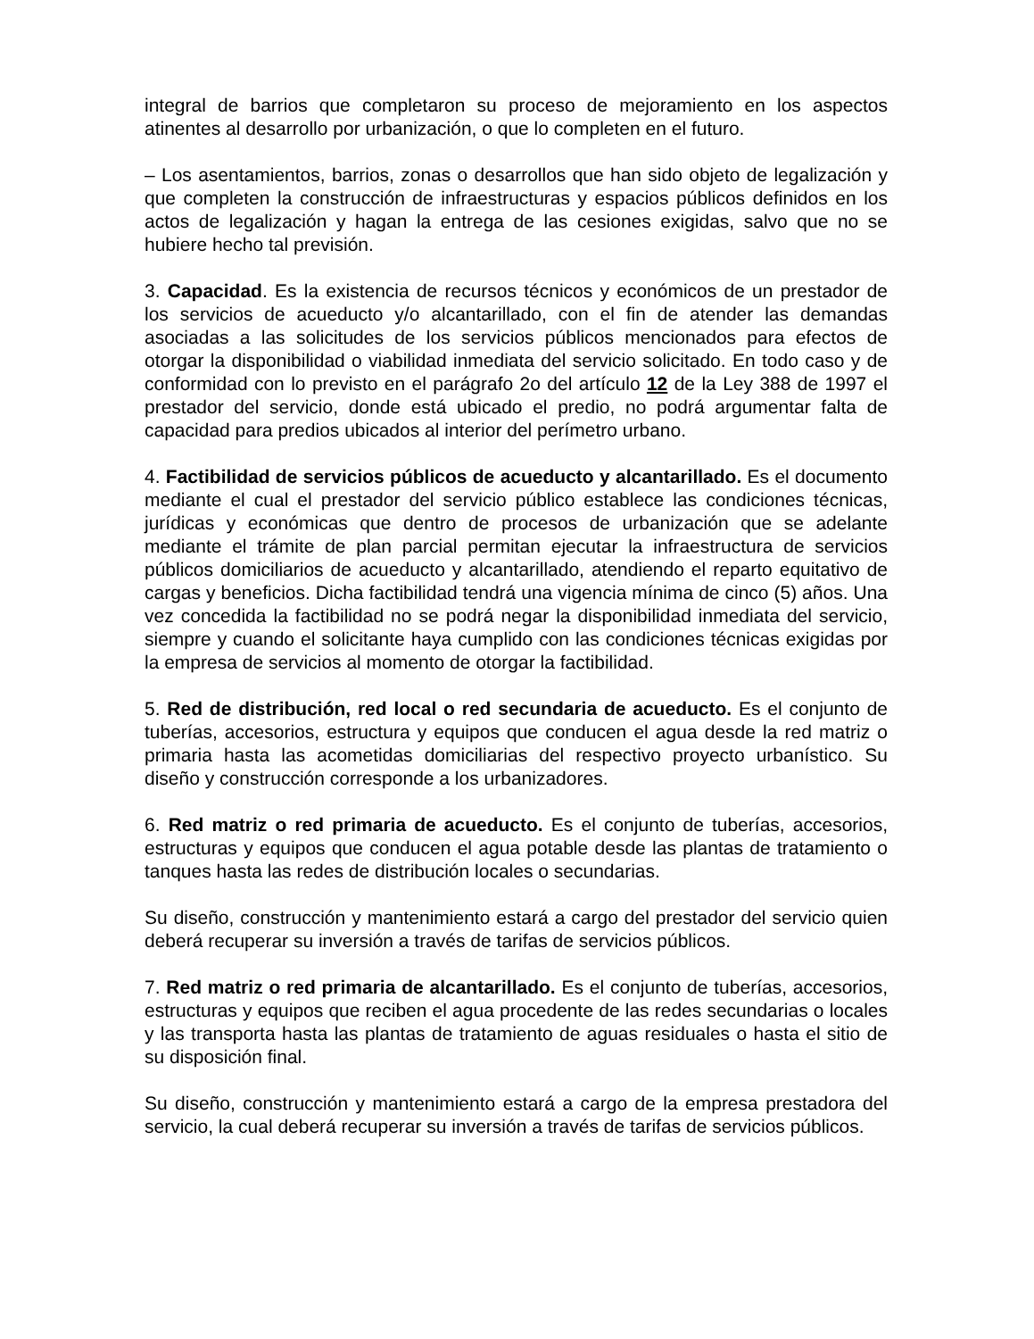integral de barrios que completaron su proceso de mejoramiento en los aspectos atinentes al desarrollo por urbanización, o que lo completen en el futuro.
– Los asentamientos, barrios, zonas o desarrollos que han sido objeto de legalización y que completen la construcción de infraestructuras y espacios públicos definidos en los actos de legalización y hagan la entrega de las cesiones exigidas, salvo que no se hubiere hecho tal previsión.
3. Capacidad. Es la existencia de recursos técnicos y económicos de un prestador de los servicios de acueducto y/o alcantarillado, con el fin de atender las demandas asociadas a las solicitudes de los servicios públicos mencionados para efectos de otorgar la disponibilidad o viabilidad inmediata del servicio solicitado. En todo caso y de conformidad con lo previsto en el parágrafo 2o del artículo 12 de la Ley 388 de 1997 el prestador del servicio, donde está ubicado el predio, no podrá argumentar falta de capacidad para predios ubicados al interior del perímetro urbano.
4. Factibilidad de servicios públicos de acueducto y alcantarillado. Es el documento mediante el cual el prestador del servicio público establece las condiciones técnicas, jurídicas y económicas que dentro de procesos de urbanización que se adelante mediante el trámite de plan parcial permitan ejecutar la infraestructura de servicios públicos domiciliarios de acueducto y alcantarillado, atendiendo el reparto equitativo de cargas y beneficios. Dicha factibilidad tendrá una vigencia mínima de cinco (5) años. Una vez concedida la factibilidad no se podrá negar la disponibilidad inmediata del servicio, siempre y cuando el solicitante haya cumplido con las condiciones técnicas exigidas por la empresa de servicios al momento de otorgar la factibilidad.
5. Red de distribución, red local o red secundaria de acueducto. Es el conjunto de tuberías, accesorios, estructura y equipos que conducen el agua desde la red matriz o primaria hasta las acometidas domiciliarias del respectivo proyecto urbanístico. Su diseño y construcción corresponde a los urbanizadores.
6. Red matriz o red primaria de acueducto. Es el conjunto de tuberías, accesorios, estructuras y equipos que conducen el agua potable desde las plantas de tratamiento o tanques hasta las redes de distribución locales o secundarias.
Su diseño, construcción y mantenimiento estará a cargo del prestador del servicio quien deberá recuperar su inversión a través de tarifas de servicios públicos.
7. Red matriz o red primaria de alcantarillado. Es el conjunto de tuberías, accesorios, estructuras y equipos que reciben el agua procedente de las redes secundarias o locales y las transporta hasta las plantas de tratamiento de aguas residuales o hasta el sitio de su disposición final.
Su diseño, construcción y mantenimiento estará a cargo de la empresa prestadora del servicio, la cual deberá recuperar su inversión a través de tarifas de servicios públicos.